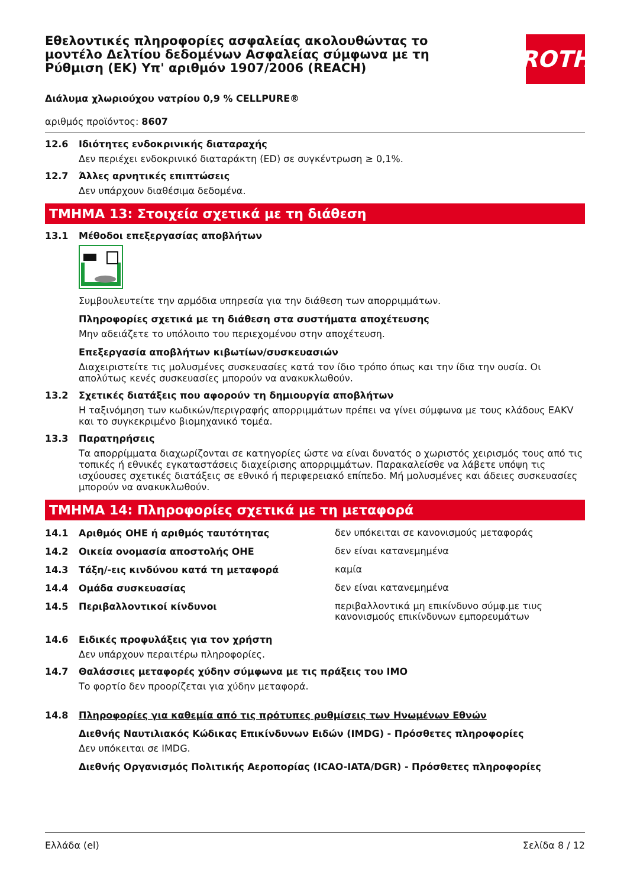ROTH
Εθελοντικές πληροφορίες ασφαλείας ακολουθώντας το μοντέλο Δελτίου δεδομένων Ασφαλείας σύμφωνα με τη Ρύθμιση (ΕΚ) Υπ' αριθμόν 1907/2006 (REACH)
Διάλυμα χλωριούχου νατρίου 0,9 % CELLPURE®
αριθμός προϊόντος: 8607
12.6 Ιδιότητες ενδοκρινικής διαταραχής
Δεν περιέχει ενδοκρινικό διαταράκτη (ED) σε συγκέντρωση ≥ 0,1%.
12.7 Άλλες αρνητικές επιπτώσεις
Δεν υπάρχουν διαθέσιμα δεδομένα.
ΤΜΗΜΑ 13: Στοιχεία σχετικά με τη διάθεση
13.1 Μέθοδοι επεξεργασίας αποβλήτων
Συμβουλευτείτε την αρμόδια υπηρεσία για την διάθεση των απορριμμάτων.
Πληροφορίες σχετικά με τη διάθεση στα συστήματα αποχέτευσης
Μην αδειάζετε το υπόλοιπο του περιεχομένου στην αποχέτευση.
Επεξεργασία αποβλήτων κιβωτίων/συσκευασιών
Διαχειριστείτε τις μολυσμένες συσκευασίες κατά τον ίδιο τρόπο όπως και την ίδια την ουσία. Οι απολύτως κενές συσκευασίες μπορούν να ανακυκλωθούν.
13.2 Σχετικές διατάξεις που αφορούν τη δημιουργία αποβλήτων
Η ταξινόμηση των κωδικών/περιγραφής απορριμμάτων πρέπει να γίνει σύμφωνα με τους κλάδους EAKV και το συγκεκριμένο βιομηχανικό τομέα.
13.3 Παρατηρήσεις
Τα απορρίμματα διαχωρίζονται σε κατηγορίες ώστε να είναι δυνατός ο χωριστός χειρισμός τους από τις τοπικές ή εθνικές εγκαταστάσεις διαχείρισης απορριμμάτων. Παρακαλείσθε να λάβετε υπόψη τις ισχύουσες σχετικές διατάξεις σε εθνικό ή περιφερειακό επίπεδο. Μή μολυσμένες και άδειες συσκευασίες μπορούν να ανακυκλωθούν.
ΤΜΗΜΑ 14: Πληροφορίες σχετικά με τη μεταφορά
14.1 Αριθμός ΟΗΕ ή αριθμός ταυτότητας
δεν υπόκειται σε κανονισμούς μεταφοράς
14.2 Οικεία ονομασία αποστολής ΟΗΕ
δεν είναι κατανεμημένα
14.3 Τάξη/-εις κινδύνου κατά τη μεταφορά
καμία
14.4 Ομάδα συσκευασίας
δεν είναι κατανεμημένα
14.5 Περιβαλλοντικοί κίνδυνοι
περιβαλλοντικά μη επικίνδυνο σύμφ.με τιυς κανονισμούς επικίνδυνων εμπορευμάτων
14.6 Ειδικές προφυλάξεις για τον χρήστη
Δεν υπάρχουν περαιτέρω πληροφορίες.
14.7 Θαλάσσιες μεταφορές χύδην σύμφωνα με τις πράξεις του IMO
Το φορτίο δεν προορίζεται για χύδην μεταφορά.
14.8 Πληροφορίες για καθεμία από τις πρότυπες ρυθμίσεις των Ηνωμένων Εθνών
Διεθνής Ναυτιλιακός Κώδικας Επικίνδυνων Ειδών (IMDG) - Πρόσθετες πληροφορίες
Δεν υπόκειται σε IMDG.
Διεθνής Οργανισμός Πολιτικής Αεροπορίας (ICAO-IATA/DGR) - Πρόσθετες πληροφορίες
Ελλάδα (el) Σελίδα 8 / 12